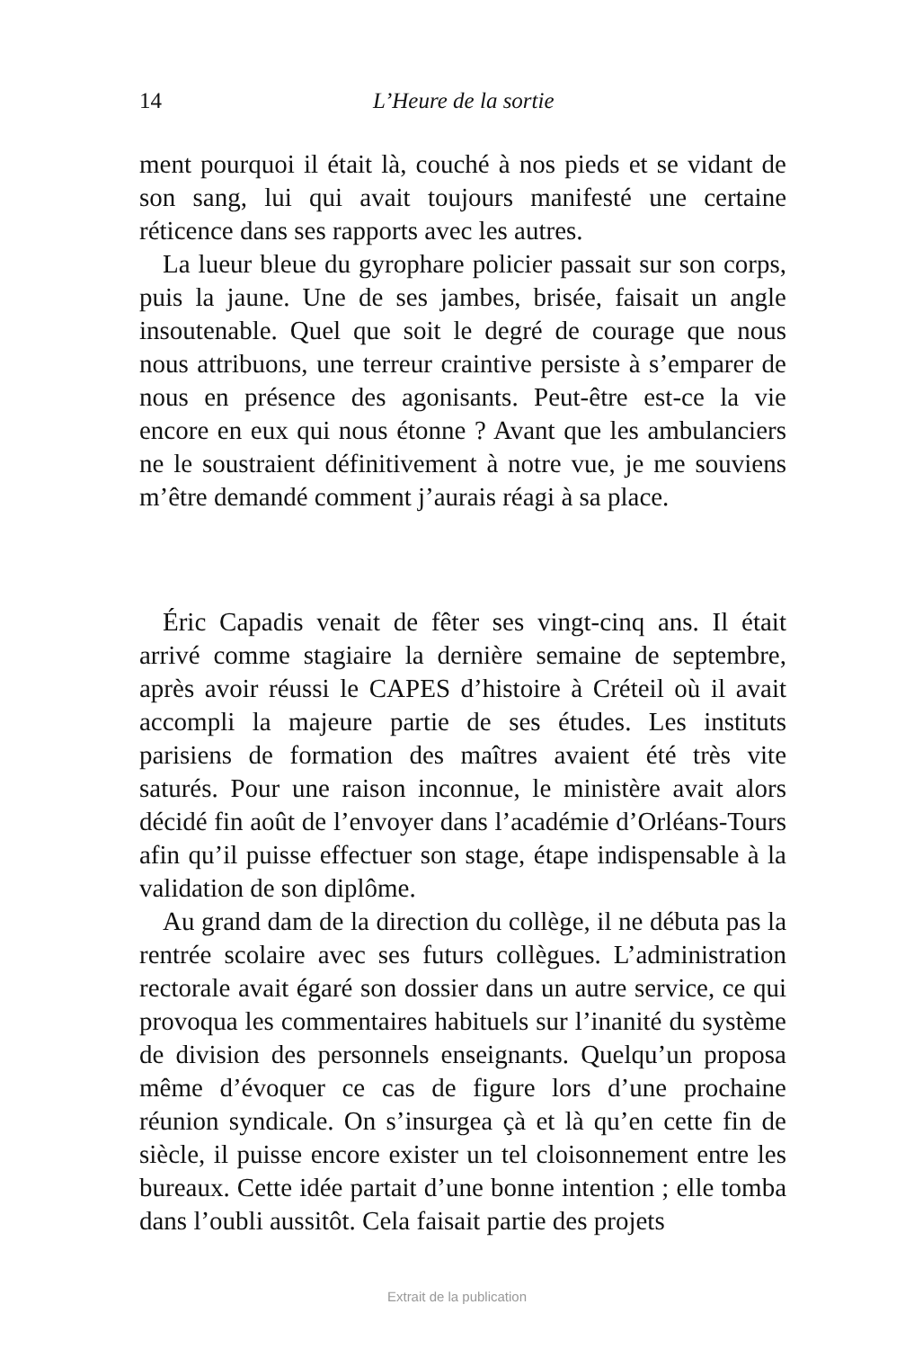14 L’Heure de la sortie
ment pourquoi il était là, couché à nos pieds et se vidant de son sang, lui qui avait toujours manifesté une certaine réticence dans ses rapports avec les autres.
La lueur bleue du gyrophare policier passait sur son corps, puis la jaune. Une de ses jambes, brisée, faisait un angle insoutenable. Quel que soit le degré de courage que nous nous attribuons, une terreur craintive persiste à s’emparer de nous en présence des agonisants. Peut-être est-ce la vie encore en eux qui nous étonne ? Avant que les ambulanciers ne le soustraient définitivement à notre vue, je me souviens m’être demandé comment j’aurais réagi à sa place.
Éric Capadis venait de fêter ses vingt-cinq ans. Il était arrivé comme stagiaire la dernière semaine de septembre, après avoir réussi le CAPES d’histoire à Créteil où il avait accompli la majeure partie de ses études. Les instituts parisiens de formation des maîtres avaient été très vite saturés. Pour une raison inconnue, le ministère avait alors décidé fin août de l’envoyer dans l’académie d’Orléans-Tours afin qu’il puisse effectuer son stage, étape indispensable à la validation de son diplôme.
Au grand dam de la direction du collège, il ne débuta pas la rentrée scolaire avec ses futurs collègues. L’administration rectorale avait égaré son dossier dans un autre service, ce qui provoqua les commentaires habituels sur l’inanité du système de division des personnels enseignants. Quelqu’un proposa même d’évoquer ce cas de figure lors d’une prochaine réunion syndicale. On s’insurgea çà et là qu’en cette fin de siècle, il puisse encore exister un tel cloisonnement entre les bureaux. Cette idée partait d’une bonne intention ; elle tomba dans l’oubli aussitôt. Cela faisait partie des projets
Extrait de la publication